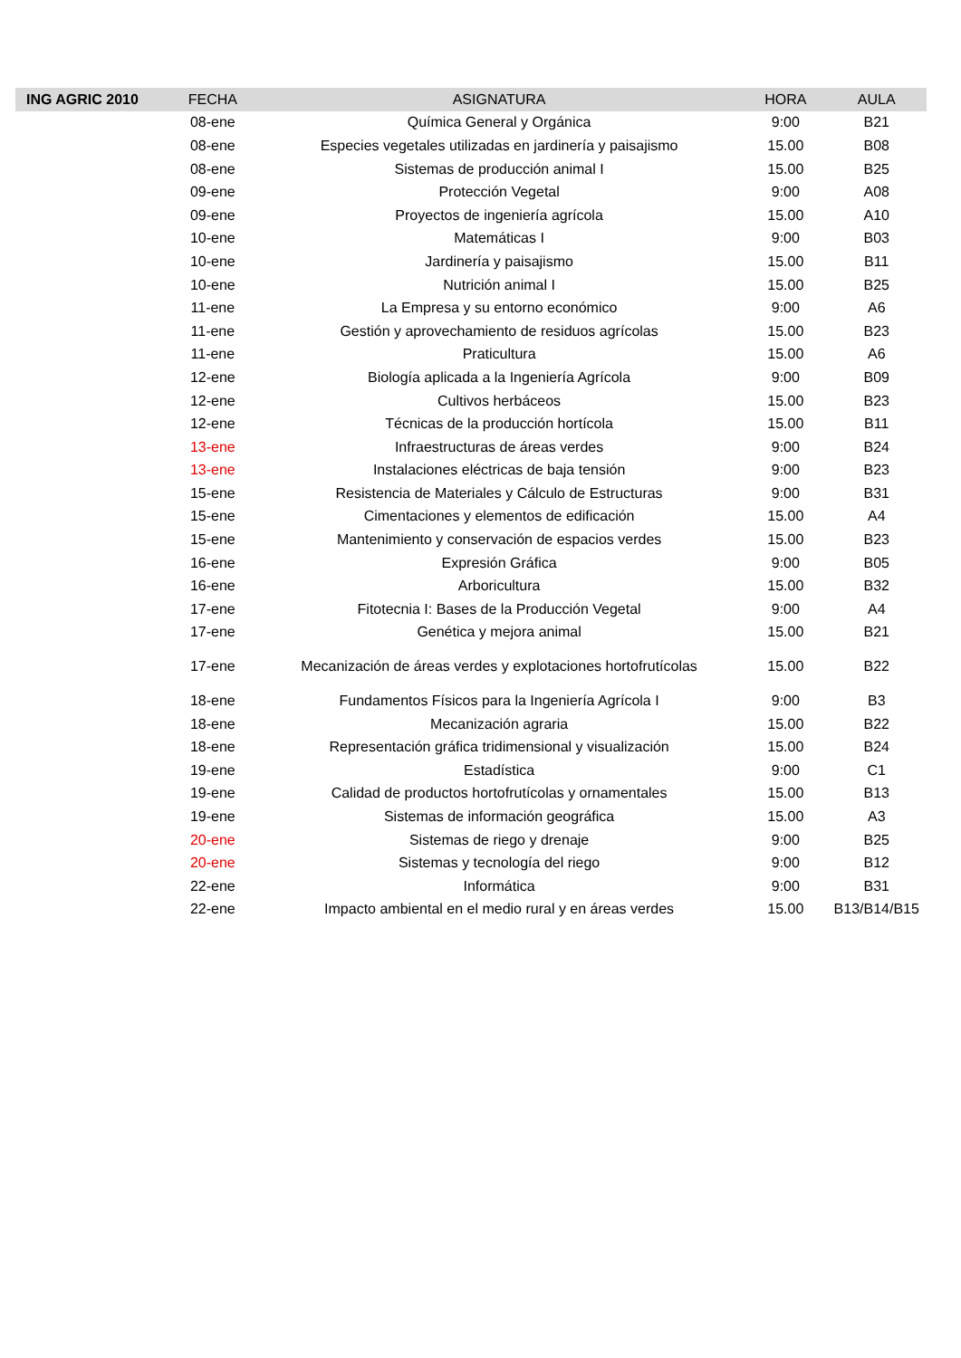| ING AGRIC 2010 | FECHA | ASIGNATURA | HORA | AULA |
| --- | --- | --- | --- | --- |
| | 08-ene | Química General y Orgánica | 9:00 | B21 |
| | 08-ene | Especies vegetales utilizadas en jardinería y paisajismo | 15.00 | B08 |
| | 08-ene | Sistemas de producción animal I | 15.00 | B25 |
| | 09-ene | Protección Vegetal | 9:00 | A08 |
| | 09-ene | Proyectos de ingeniería agrícola | 15.00 | A10 |
| | 10-ene | Matemáticas I | 9:00 | B03 |
| | 10-ene | Jardinería y paisajismo | 15.00 | B11 |
| | 10-ene | Nutrición animal I | 15.00 | B25 |
| | 11-ene | La Empresa y su entorno económico | 9:00 | A6 |
| | 11-ene | Gestión y aprovechamiento de residuos agrícolas | 15.00 | B23 |
| | 11-ene | Praticultura | 15.00 | A6 |
| | 12-ene | Biología aplicada a la Ingeniería Agrícola | 9:00 | B09 |
| | 12-ene | Cultivos herbáceos | 15.00 | B23 |
| | 12-ene | Técnicas de la producción hortícola | 15.00 | B11 |
| | 13-ene | Infraestructuras de áreas verdes | 9:00 | B24 |
| | 13-ene | Instalaciones eléctricas de baja tensión | 9:00 | B23 |
| | 15-ene | Resistencia de Materiales y Cálculo de Estructuras | 9:00 | B31 |
| | 15-ene | Cimentaciones y elementos de edificación | 15.00 | A4 |
| | 15-ene | Mantenimiento y conservación de espacios verdes | 15.00 | B23 |
| | 16-ene | Expresión Gráfica | 9:00 | B05 |
| | 16-ene | Arboricultura | 15.00 | B32 |
| | 17-ene | Fitotecnia I: Bases de la Producción Vegetal | 9:00 | A4 |
| | 17-ene | Genética y mejora animal | 15.00 | B21 |
| | 17-ene | Mecanización de áreas verdes y explotaciones hortofrutícolas | 15.00 | B22 |
| | 18-ene | Fundamentos Físicos para la Ingeniería Agrícola I | 9:00 | B3 |
| | 18-ene | Mecanización agraria | 15.00 | B22 |
| | 18-ene | Representación gráfica tridimensional y visualización | 15.00 | B24 |
| | 19-ene | Estadística | 9:00 | C1 |
| | 19-ene | Calidad de productos hortofrutícolas y ornamentales | 15.00 | B13 |
| | 19-ene | Sistemas de información geográfica | 15.00 | A3 |
| | 20-ene | Sistemas de riego y drenaje | 9:00 | B25 |
| | 20-ene | Sistemas y tecnología del riego | 9:00 | B12 |
| | 22-ene | Informática | 9:00 | B31 |
| | 22-ene | Impacto ambiental en el medio rural y en áreas verdes | 15.00 | B13/B14/B15 |